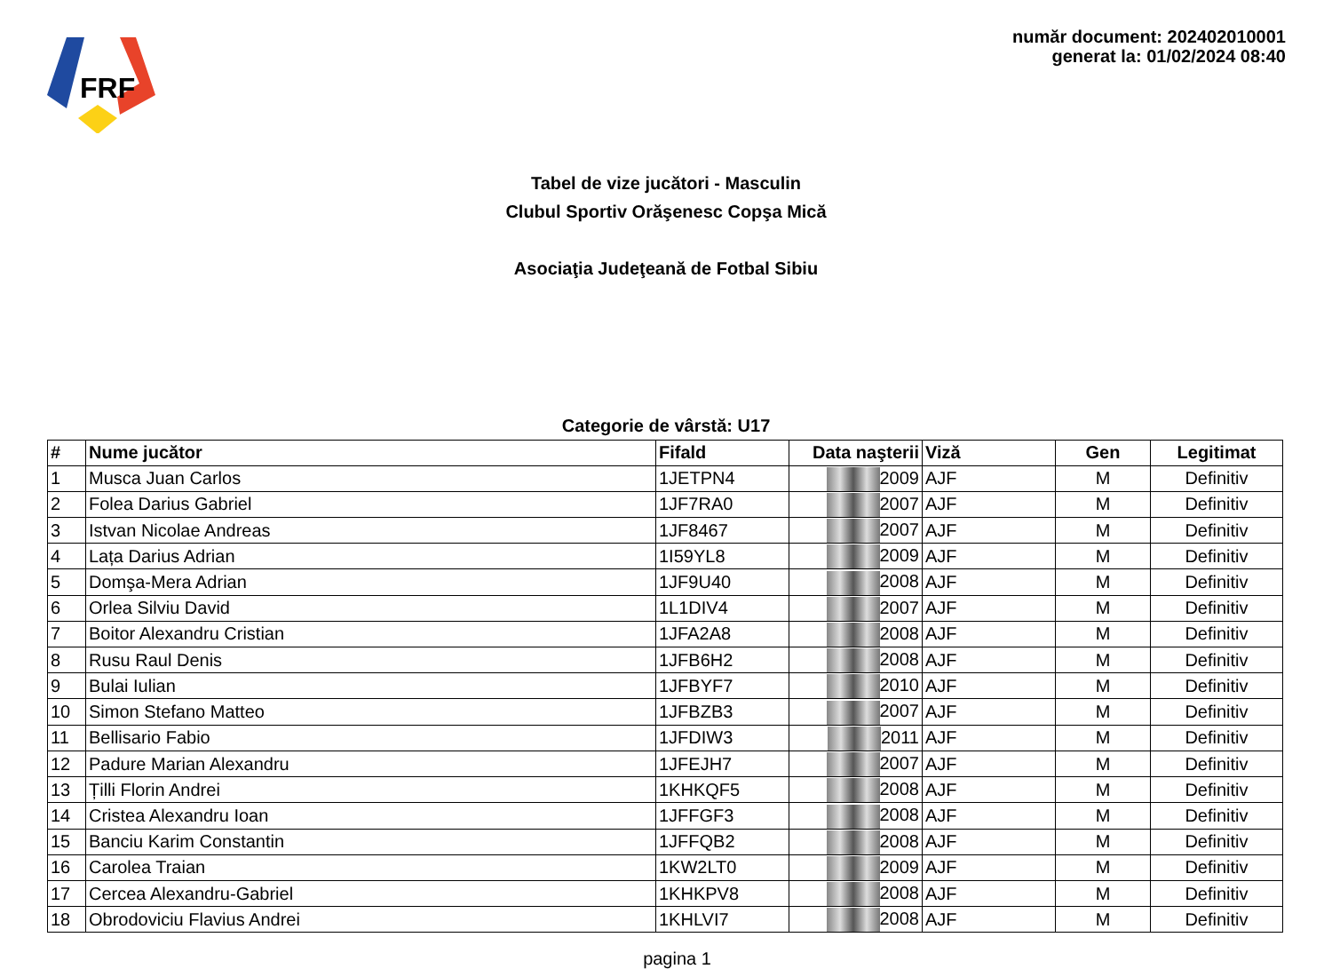FRF
număr document: 202402010001
generat la: 01/02/2024 08:40
Tabel de vize jucători - Masculin
Clubul Sportiv Orăşenesc Copşa Mică
Asociaţia Judeţeană de Fotbal Sibiu
Categorie de vârstă: U17
| # | Nume jucător | Fifald | Data naşterii | Viză | Gen | Legitimat |
| --- | --- | --- | --- | --- | --- | --- |
| 1 | Musca Juan Carlos | 1JETPN4 | 2009 | AJF | M | Definitiv |
| 2 | Folea Darius Gabriel | 1JF7RA0 | 2007 | AJF | M | Definitiv |
| 3 | Istvan Nicolae Andreas | 1JF8467 | 2007 | AJF | M | Definitiv |
| 4 | Lața Darius Adrian | 1I59YL8 | 2009 | AJF | M | Definitiv |
| 5 | Domşa-Mera Adrian | 1JF9U40 | 2008 | AJF | M | Definitiv |
| 6 | Orlea Silviu David | 1L1DIV4 | 2007 | AJF | M | Definitiv |
| 7 | Boitor Alexandru Cristian | 1JFA2A8 | 2008 | AJF | M | Definitiv |
| 8 | Rusu Raul Denis | 1JFB6H2 | 2008 | AJF | M | Definitiv |
| 9 | Bulai Iulian | 1JFBYF7 | 2010 | AJF | M | Definitiv |
| 10 | Simon Stefano Matteo | 1JFBZB3 | 2007 | AJF | M | Definitiv |
| 11 | Bellisario Fabio | 1JFDIW3 | 2011 | AJF | M | Definitiv |
| 12 | Padure Marian Alexandru | 1JFEJH7 | 2007 | AJF | M | Definitiv |
| 13 | Țilli Florin Andrei | 1KHKQF5 | 2008 | AJF | M | Definitiv |
| 14 | Cristea Alexandru Ioan | 1JFFGF3 | 2008 | AJF | M | Definitiv |
| 15 | Banciu Karim Constantin | 1JFFQB2 | 2008 | AJF | M | Definitiv |
| 16 | Carolea Traian | 1KW2LT0 | 2009 | AJF | M | Definitiv |
| 17 | Cercea Alexandru-Gabriel | 1KHKPV8 | 2008 | AJF | M | Definitiv |
| 18 | Obrodoviciu Flavius Andrei | 1KHLVI7 | 2008 | AJF | M | Definitiv |
pagina 1